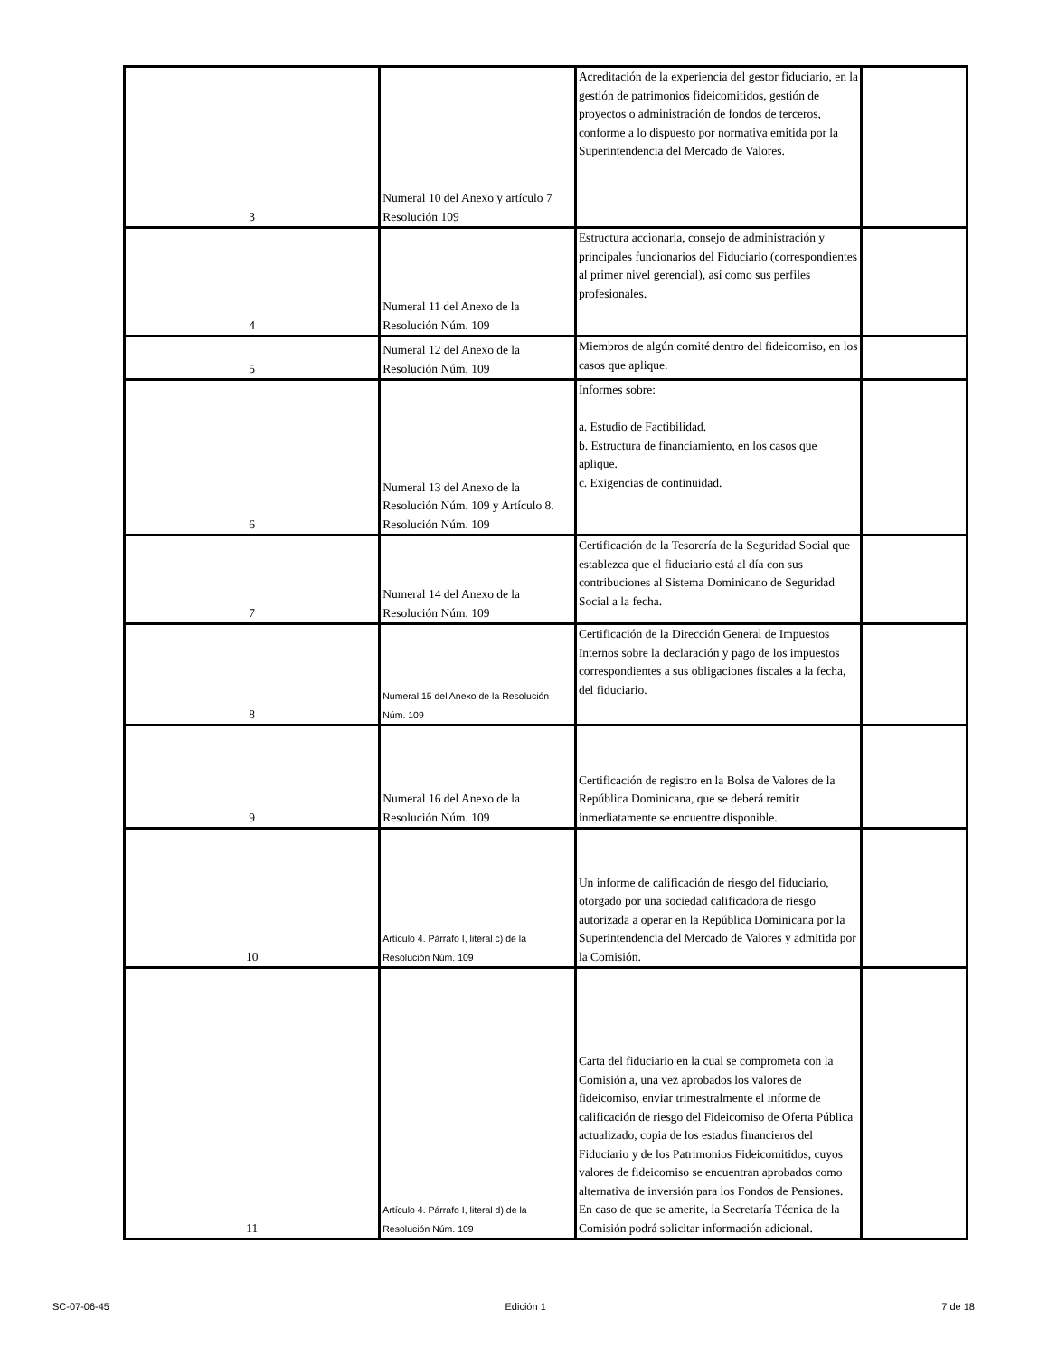| 3 | Numeral 10 del Anexo y artículo 7 Resolución 109 | Acreditación de la experiencia del gestor fiduciario, en la gestión de patrimonios fideicomitidos, gestión de proyectos o administración de fondos de terceros, conforme a lo dispuesto por normativa emitida por la Superintendencia del Mercado de Valores. | |
| 4 | Numeral 11 del Anexo de la Resolución Núm. 109 | Estructura accionaria, consejo de administración y principales funcionarios del Fiduciario (correspondientes al primer nivel gerencial), así como sus perfiles profesionales. | |
| 5 | Numeral 12 del Anexo de la Resolución Núm. 109 | Miembros de algún comité dentro del fideicomiso, en los casos que aplique. | |
| 6 | Numeral 13 del Anexo de la Resolución Núm. 109 y Artículo 8. Resolución Núm. 109 | Informes sobre: a. Estudio de Factibilidad. b. Estructura de financiamiento, en los casos que aplique. c. Exigencias de continuidad. | |
| 7 | Numeral 14 del Anexo de la Resolución Núm. 109 | Certificación de la Tesorería de la Seguridad Social que establezca que el fiduciario está al día con sus contribuciones al Sistema Dominicano de Seguridad Social a la fecha. | |
| 8 | Numeral 15 del Anexo de la Resolución Núm. 109 | Certificación de la Dirección General de Impuestos Internos sobre la declaración y pago de los impuestos correspondientes a sus obligaciones fiscales a la fecha, del fiduciario. | |
| 9 | Numeral 16 del Anexo de la Resolución Núm. 109 | Certificación de registro en la Bolsa de Valores de la República Dominicana, que se deberá remitir inmediatamente se encuentre disponible. | |
| 10 | Artículo 4. Párrafo I, literal c) de la Resolución Núm. 109 | Un informe de calificación de riesgo del fiduciario, otorgado por una sociedad calificadora de riesgo autorizada a operar en la República Dominicana por la Superintendencia del Mercado de Valores y admitida por la Comisión. | |
| 11 | Artículo 4. Párrafo I, literal d) de la Resolución Núm. 109 | Carta del fiduciario en la cual se comprometa con la Comisión a, una vez aprobados los valores de fideicomiso, enviar trimestralmente el informe de calificación de riesgo del Fideicomiso de Oferta Pública actualizado, copia de los estados financieros del Fiduciario y de los Patrimonios Fideicomitidos, cuyos valores de fideicomiso se encuentran aprobados como alternativa de inversión para los Fondos de Pensiones. En caso de que se amerite, la Secretaría Técnica de la Comisión podrá solicitar información adicional. | |
SC-07-06-45 Edición 1 7 de 18